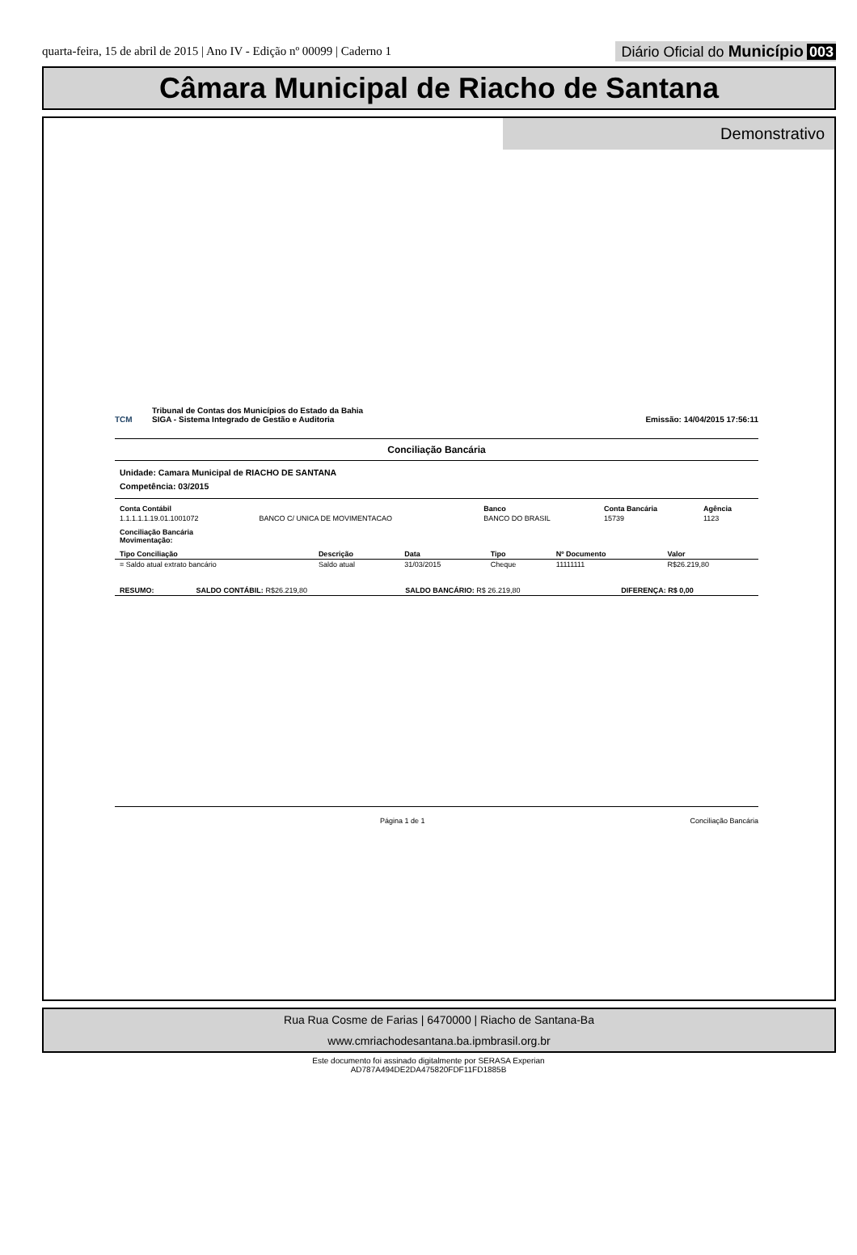quarta-feira, 15 de abril de 2015 | Ano IV - Edição nº 00099 | Caderno 1
Diário Oficial do Município 003
Câmara Municipal de Riacho de Santana
Demonstrativo
TCM
Tribunal de Contas dos Municípios do Estado da Bahia
SIGA - Sistema Integrado de Gestão e Auditoria
Emissão: 14/04/2015 17:56:11
Conciliação Bancária
Unidade: Camara Municipal de RIACHO DE SANTANA
Competência: 03/2015
| Conta Contábil | | Banco | Conta Bancária | Agência |
| --- | --- | --- | --- | --- |
| 1.1.1.1.1.19.01.1001072 | BANCO C/ UNICA DE MOVIMENTACAO | BANCO DO BRASIL | 15739 | 1123 |
Conciliação Bancária
Movimentação:
| Tipo Conciliação | Descrição | Data | Tipo | Nº Documento | Valor |
| --- | --- | --- | --- | --- | --- |
| = Saldo atual extrato bancário | Saldo atual | 31/03/2015 | Cheque | 11111111 | R$26.219,80 |
| RESUMO: | SALDO CONTÁBIL: R$26.219,80 | SALDO BANCÁRIO: R$ 26.219,80 | DIFERENÇA: R$ 0,00 |
Página 1 de 1 Conciliação Bancária
Rua Rua Cosme de Farias | 6470000 | Riacho de Santana-Ba
www.cmriachodesantana.ba.ipmbrasil.org.br
Este documento foi assinado digitalmente por SERASA Experian
AD787A494DE2DA475820FDF11FD1885B